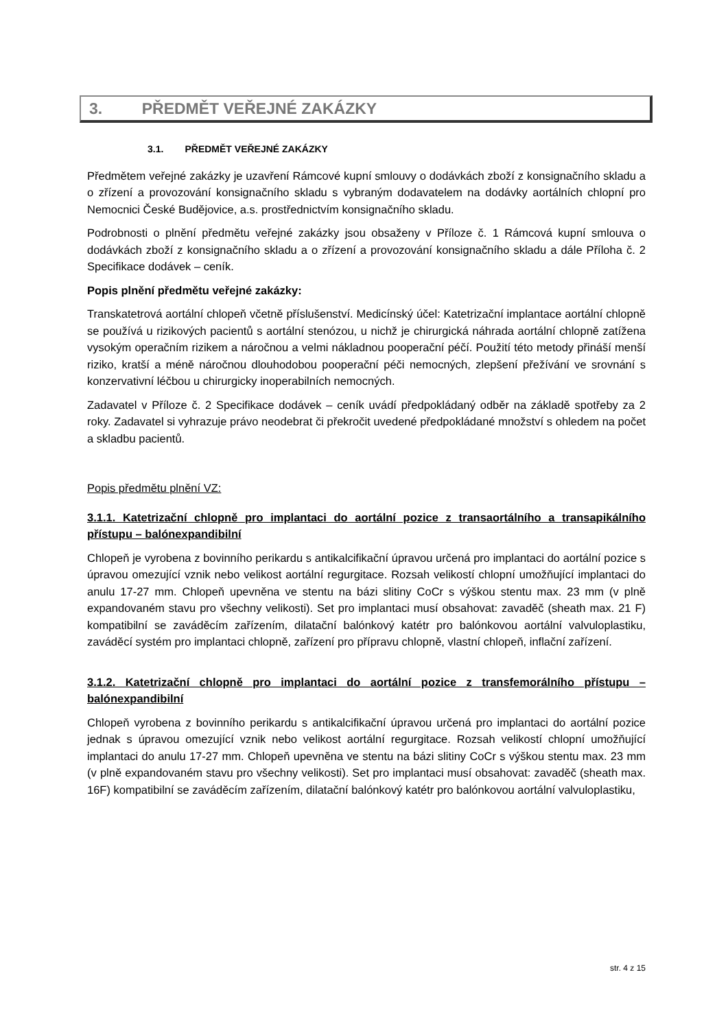3. PŘEDMĚT VEŘEJNÉ ZAKÁZKY
3.1. PŘEDMĚT VEŘEJNÉ ZAKÁZKY
Předmětem veřejné zakázky je uzavření Rámcové kupní smlouvy o dodávkách zboží z konsignačního skladu a o zřízení a provozování konsignačního skladu s vybraným dodavatelem na dodávky aortálních chlopní pro Nemocnici České Budějovice, a.s. prostřednictvím konsignačního skladu.
Podrobnosti o plnění předmětu veřejné zakázky jsou obsaženy v Příloze č. 1 Rámcová kupní smlouva o dodávkách zboží z konsignačního skladu a o zřízení a provozování konsignačního skladu a dále Příloha č. 2 Specifikace dodávek – ceník.
Popis plnění předmětu veřejné zakázky:
Transkatetrová aortální chlopeň včetně příslušenství. Medicínský účel: Katetrizační implantace aortální chlopně se používá u rizikových pacientů s aortální stenózou, u nichž je chirurgická náhrada aortální chlopně zatížena vysokým operačním rizikem a náročnou a velmi nákladnou pooperační péčí. Použití této metody přináší menší riziko, kratší a méně náročnou dlouhodobou pooperační péči nemocných, zlepšení přežívání ve srovnání s konzervativní léčbou u chirurgicky inoperabilních nemocných.
Zadavatel v Příloze č. 2 Specifikace dodávek – ceník uvádí předpokládaný odběr na základě spotřeby za 2 roky. Zadavatel si vyhrazuje právo neodebrat či překročit uvedené předpokládané množství s ohledem na počet a skladbu pacientů.
Popis předmětu plnění VZ:
3.1.1. Katetrizační chlopně pro implantaci do aortální pozice z transaortálního a transapikálního přístupu – balónexpandibilní
Chlopeň je vyrobena z bovinního perikardu s antikalcifikační úpravou určená pro implantaci do aortální pozice s úpravou omezující vznik nebo velikost aortální regurgitace. Rozsah velikostí chlopní umožňující implantaci do anulu 17-27 mm. Chlopeň upevněna ve stentu na bázi slitiny CoCr s výškou stentu max. 23 mm (v plně expandovaném stavu pro všechny velikosti). Set pro implantaci musí obsahovat: zavaděč (sheath max. 21 F) kompatibilní se zaváděcím zařízením, dilatační balónkový katétr pro balónkovou aortální valvuloplastiku, zaváděcí systém pro implantaci chlopně, zařízení pro přípravu chlopně, vlastní chlopeň, inflační zařízení.
3.1.2. Katetrizační chlopně pro implantaci do aortální pozice z transfemorálního přístupu – balónexpandibilní
Chlopeň vyrobena z bovinního perikardu s antikalcifikační úpravou určená pro implantaci do aortální pozice jednak s úpravou omezující vznik nebo velikost aortální regurgitace. Rozsah velikostí chlopní umožňující implantaci do anulu 17-27 mm. Chlopeň upevněna ve stentu na bázi slitiny CoCr s výškou stentu max. 23 mm (v plně expandovaném stavu pro všechny velikosti). Set pro implantaci musí obsahovat: zavaděč (sheath max. 16F) kompatibilní se zaváděcím zařízením, dilatační balónkový katétr pro balónkovou aortální valvuloplastiku,
str. 4 z 15